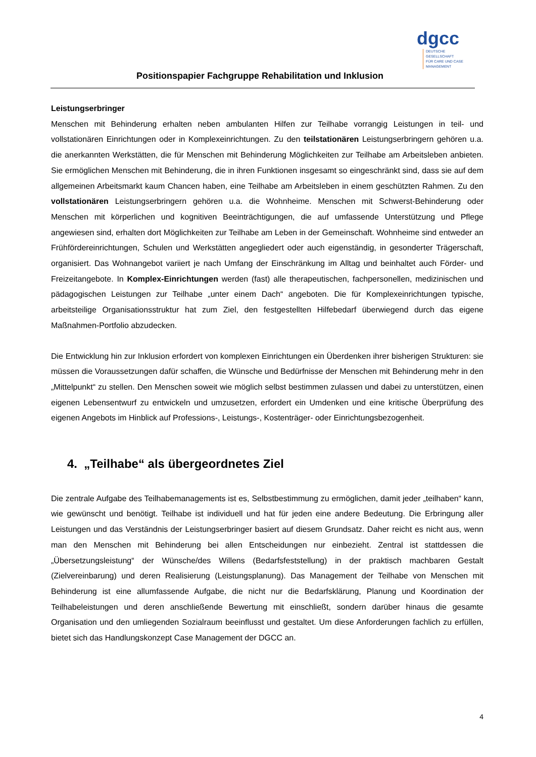dgcc
DEUTSCHE GESELLSCHAFT
FÜR CARE UND CASE
MANAGEMENT
Positionspapier Fachgruppe Rehabilitation und Inklusion
Leistungserbringer
Menschen mit Behinderung erhalten neben ambulanten Hilfen zur Teilhabe vorrangig Leistungen in teil- und vollstationären Einrichtungen oder in Komplexeinrichtungen. Zu den teilstationären Leistungserbringern gehören u.a. die anerkannten Werkstätten, die für Menschen mit Behinderung Möglichkeiten zur Teilhabe am Arbeitsleben anbieten. Sie ermöglichen Menschen mit Behinderung, die in ihren Funktionen insgesamt so eingeschränkt sind, dass sie auf dem allgemeinen Arbeitsmarkt kaum Chancen haben, eine Teilhabe am Arbeitsleben in einem geschützten Rahmen. Zu den vollstationären Leistungserbringern gehören u.a. die Wohnheime. Menschen mit Schwerst-Behinderung oder Menschen mit körperlichen und kognitiven Beeinträchtigungen, die auf umfassende Unterstützung und Pflege angewiesen sind, erhalten dort Möglichkeiten zur Teilhabe am Leben in der Gemeinschaft. Wohnheime sind entweder an Frühfördereinrichtungen, Schulen und Werkstätten angegliedert oder auch eigenständig, in gesonderter Trägerschaft, organisiert. Das Wohnangebot variiert je nach Umfang der Einschränkung im Alltag und beinhaltet auch Förder- und Freizeitangebote. In Komplex-Einrichtungen werden (fast) alle therapeutischen, fachpersonellen, medizinischen und pädagogischen Leistungen zur Teilhabe „unter einem Dach“ angeboten. Die für Komplexeinrichtungen typische, arbeitsteilige Organisationsstruktur hat zum Ziel, den festgestellten Hilfebedarf überwiegend durch das eigene Maßnahmen-Portfolio abzudecken.
Die Entwicklung hin zur Inklusion erfordert von komplexen Einrichtungen ein Überdenken ihrer bisherigen Strukturen: sie müssen die Voraussetzungen dafür schaffen, die Wünsche und Bedürfnisse der Menschen mit Behinderung mehr in den „Mittelpunkt“ zu stellen. Den Menschen soweit wie möglich selbst bestimmen zulassen und dabei zu unterstützen, einen eigenen Lebensentwurf zu entwickeln und umzusetzen, erfordert ein Umdenken und eine kritische Überprüfung des eigenen Angebots im Hinblick auf Professions-, Leistungs-, Kostenträger- oder Einrichtungsbezogenheit.
4. „Teilhabe“ als übergeordnetes Ziel
Die zentrale Aufgabe des Teilhabemanagements ist es, Selbstbestimmung zu ermöglichen, damit jeder „teilhaben“ kann, wie gewünscht und benötigt. Teilhabe ist individuell und hat für jeden eine andere Bedeutung. Die Erbringung aller Leistungen und das Verständnis der Leistungserbringer basiert auf diesem Grundsatz. Daher reicht es nicht aus, wenn man den Menschen mit Behinderung bei allen Entscheidungen nur einbezieht. Zentral ist stattdessen die „Übersetzungsleistung“ der Wünsche/des Willens (Bedarfsfeststellung) in der praktisch machbaren Gestalt (Zielvereinbarung) und deren Realisierung (Leistungsplanung). Das Management der Teilhabe von Menschen mit Behinderung ist eine allumfassende Aufgabe, die nicht nur die Bedarfsklärung, Planung und Koordination der Teilhabeleistungen und deren anschließende Bewertung mit einschließt, sondern darüber hinaus die gesamte Organisation und den umliegenden Sozialraum beeinflusst und gestaltet. Um diese Anforderungen fachlich zu erfüllen, bietet sich das Handlungskonzept Case Management der DGCC an.
4